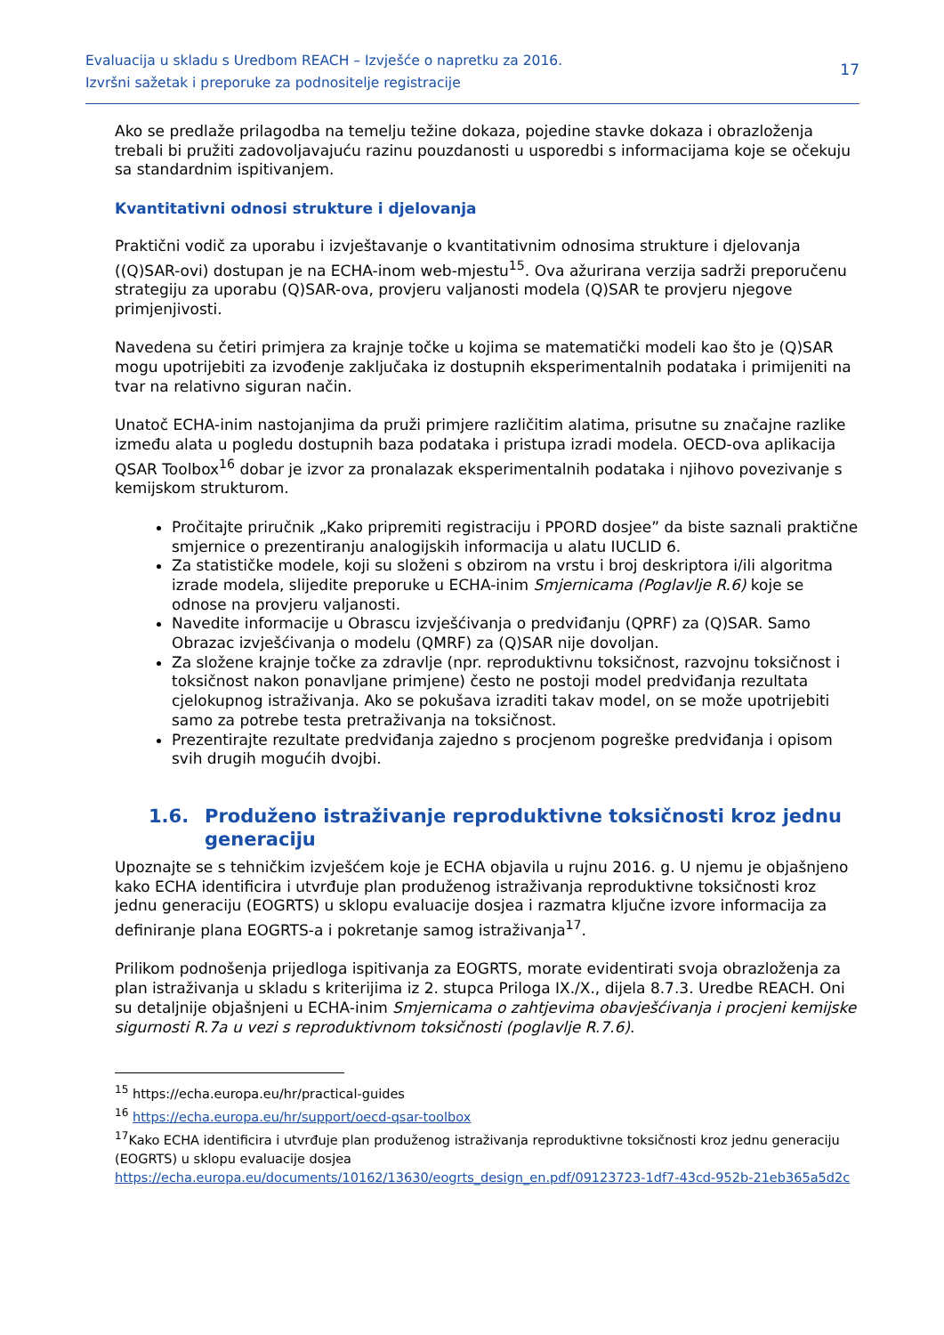Evaluacija u skladu s Uredbom REACH – Izvješće o napretku za 2016.
Izvršni sažetak i preporuke za podnositelje registracije
17
Ako se predlaže prilagodba na temelju težine dokaza, pojedine stavke dokaza i obrazloženja trebali bi pružiti zadovoljavajuću razinu pouzdanosti u usporedbi s informacijama koje se očekuju sa standardnim ispitivanjem.
Kvantitativni odnosi strukture i djelovanja
Praktični vodič za uporabu i izvještavanje o kvantitativnim odnosima strukture i djelovanja ((Q)SAR-ovi) dostupan je na ECHA-inom web-mjestu<sup>15</sup>. Ova ažurirana verzija sadrži preporučenu strategiju za uporabu (Q)SAR-ova, provjeru valjanosti modela (Q)SAR te provjeru njegove primjenjivosti.
Navedena su četiri primjera za krajnje točke u kojima se matematički modeli kao što je (Q)SAR mogu upotrijebiti za izvođenje zaključaka iz dostupnih eksperimentalnih podataka i primijeniti na tvar na relativno siguran način.
Unatoč ECHA-inim nastojanjima da pruži primjere različitim alatima, prisutne su značajne razlike između alata u pogledu dostupnih baza podataka i pristupa izradi modela. OECD-ova aplikacija QSAR Toolbox<sup>16</sup> dobar je izvor za pronalazak eksperimentalnih podataka i njihovo povezivanje s kemijskom strukturom.
Pročitajte priručnik „Kako pripremiti registraciju i PPORD dosjee” da biste saznali praktične smjernice o prezentiranju analogijskih informacija u alatu IUCLID 6.
Za statističke modele, koji su složeni s obzirom na vrstu i broj deskriptora i/ili algoritma izrade modela, slijedite preporuke u ECHA-inim Smjernicama (Poglavlje R.6) koje se odnose na provjeru valjanosti.
Navedite informacije u Obrascu izvješćivanja o predviđanju (QPRF) za (Q)SAR. Samo Obrazac izvješćivanja o modelu (QMRF) za (Q)SAR nije dovoljan.
Za složene krajnje točke za zdravlje (npr. reproduktivnu toksičnost, razvojnu toksičnost i toksičnost nakon ponavljane primjene) često ne postoji model predviđanja rezultata cjelokupnog istraživanja. Ako se pokušava izraditi takav model, on se može upotrijebiti samo za potrebe testa pretraživanja na toksičnost.
Prezentirajte rezultate predviđanja zajedno s procjenom pogreške predviđanja i opisom svih drugih mogućih dvojbi.
1.6. Produženo istraživanje reproduktivne toksičnosti kroz jednu generaciju
Upoznajte se s tehničkim izvješćem koje je ECHA objavila u rujnu 2016. g. U njemu je objašnjeno kako ECHA identificira i utvrđuje plan produženog istraživanja reproduktivne toksičnosti kroz jednu generaciju (EOGRTS) u sklopu evaluacije dosjea i razmatra ključne izvore informacija za definiranje plana EOGRTS-a i pokretanje samog istraživanja<sup>17</sup>.
Prilikom podnošenja prijedloga ispitivanja za EOGRTS, morate evidentirati svoja obrazloženja za plan istraživanja u skladu s kriterijima iz 2. stupca Priloga IX./X., dijela 8.7.3. Uredbe REACH. Oni su detaljnije objašnjeni u ECHA-inim Smjernicama o zahtjevima obavješćivanja i procjeni kemijske sigurnosti R.7a u vezi s reproduktivnom toksičnosti (poglavlje R.7.6).
<sup>15</sup> https://echa.europa.eu/hr/practical-guides
<sup>16</sup> https://echa.europa.eu/hr/support/oecd-qsar-toolbox
<sup>17</sup> Kako ECHA identificira i utvrđuje plan produženog istraživanja reproduktivne toksičnosti kroz jednu generaciju (EOGRTS) u sklopu evaluacije dosjea
https://echa.europa.eu/documents/10162/13630/eogrts_design_en.pdf/09123723-1df7-43cd-952b-21eb365a5d2c